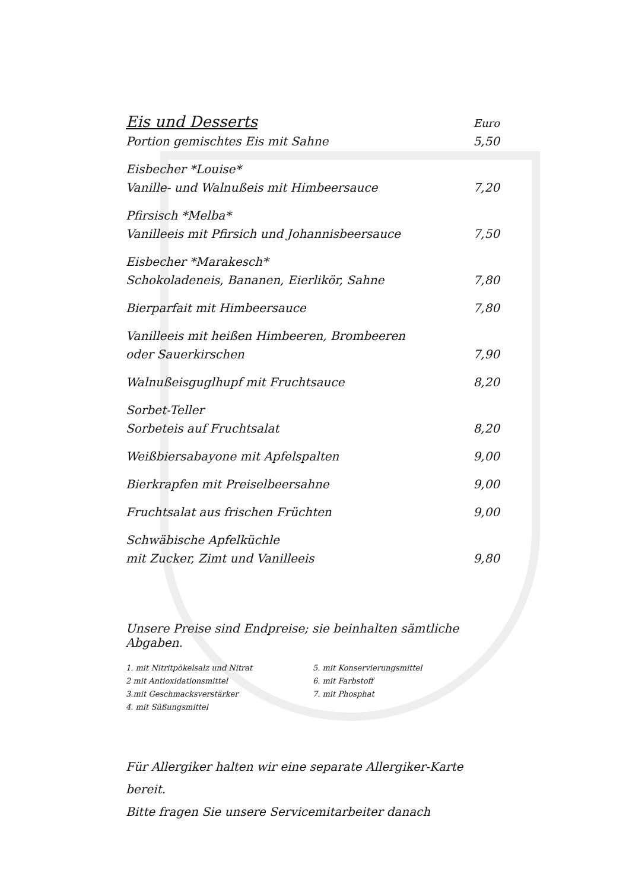| Eis und Desserts | Euro |
| Portion gemischtes Eis mit Sahne | 5,50 |
| Eisbecher *Louise* | |
| Vanille- und Walnußeis mit Himbeersauce | 7,20 |
| Pfirsisch *Melba* | |
| Vanilleeis mit Pfirsich und Johannisbeersauce | 7,50 |
| Eisbecher *Marakesch* | |
| Schokoladeneis, Bananen, Eierlikör, Sahne | 7,80 |
| Bierparfait mit Himbeersauce | 7,80 |
| Vanilleeis mit heißen Himbeeren, Brombeeren | |
| oder Sauerkirschen | 7,90 |
| Walnußeisguglhupf mit Fruchtsauce | 8,20 |
| Sorbet-Teller | |
| Sorbeteis auf Fruchtsalat | 8,20 |
| Weißbiersabayone mit Apfelspalten | 9,00 |
| Bierkrapfen mit Preiselbeersahne | 9,00 |
| Fruchtsalat aus frischen Früchten | 9,00 |
| Schwäbische Apfelküchle | |
| mit Zucker, Zimt und Vanilleeis | 9,80 |
Unsere Preise sind Endpreise; sie beinhalten sämtliche Abgaben.
1. mit Nitritpökelsalz und Nitrat
2 mit Antioxidationsmittel
3.mit Geschmacksverstärker
4. mit Süßungsmittel
5. mit Konservierungsmittel
6. mit Farbstoff
7. mit Phosphat
Für Allergiker halten wir eine separate Allergiker-Karte bereit.
Bitte fragen Sie unsere Servicemitarbeiter danach